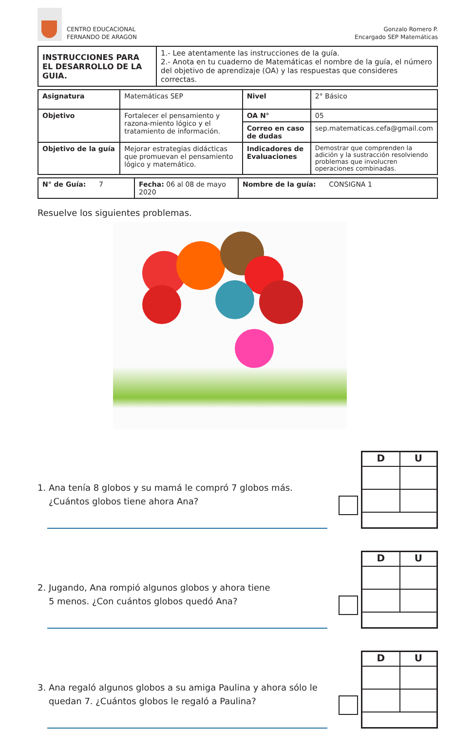CENTRO EDUCACIONAL
FERNANDO DE ARAGON
Gonzalo Romero P.
Encargado SEP Matemáticas
| INSTRUCCIONES PARA EL DESARROLLO DE LA GUIA. | 1.- Lee atentamente las instrucciones de la guía. 2.- Anota en tu cuaderno de Matemáticas el nombre de la guía, el número del objetivo de aprendizaje (OA) y las respuestas que consideres correctas. |
| Asignatura | Matemáticas SEP | Nivel | 2° Básico |
| Objetivo | Fortalecer el pensamiento y razona-miento lógico y el tratamiento de información. | OA N° | 05 |
| | | Correo en caso de dudas | sep.matematicas.cefa@gmail.com |
| Objetivo de la guía | Mejorar estrategias didácticas que promuevan el pensamiento lógico y matemático. | Indicadores de Evaluaciones | Demostrar que comprenden la adición y la sustracción resolviendo problemas que involucren operaciones combinadas. |
| N° de Guía: 7 | Fecha: 06 al 08 de mayo 2020 | Nombre de la guía: CONSIGNA 1 |
Resuelve los siguientes problemas.
1. Ana tenía 8 globos y su mamá le compró 7 globos más.
¿Cuántos globos tiene ahora Ana?
| D | U |
2. Jugando, Ana rompió algunos globos y ahora tiene
5 menos. ¿Con cuántos globos quedó Ana?
| D | U |
3. Ana regaló algunos globos a su amiga Paulina y ahora sólo le
quedan 7. ¿Cuántos globos le regaló a Paulina?
| D | U |